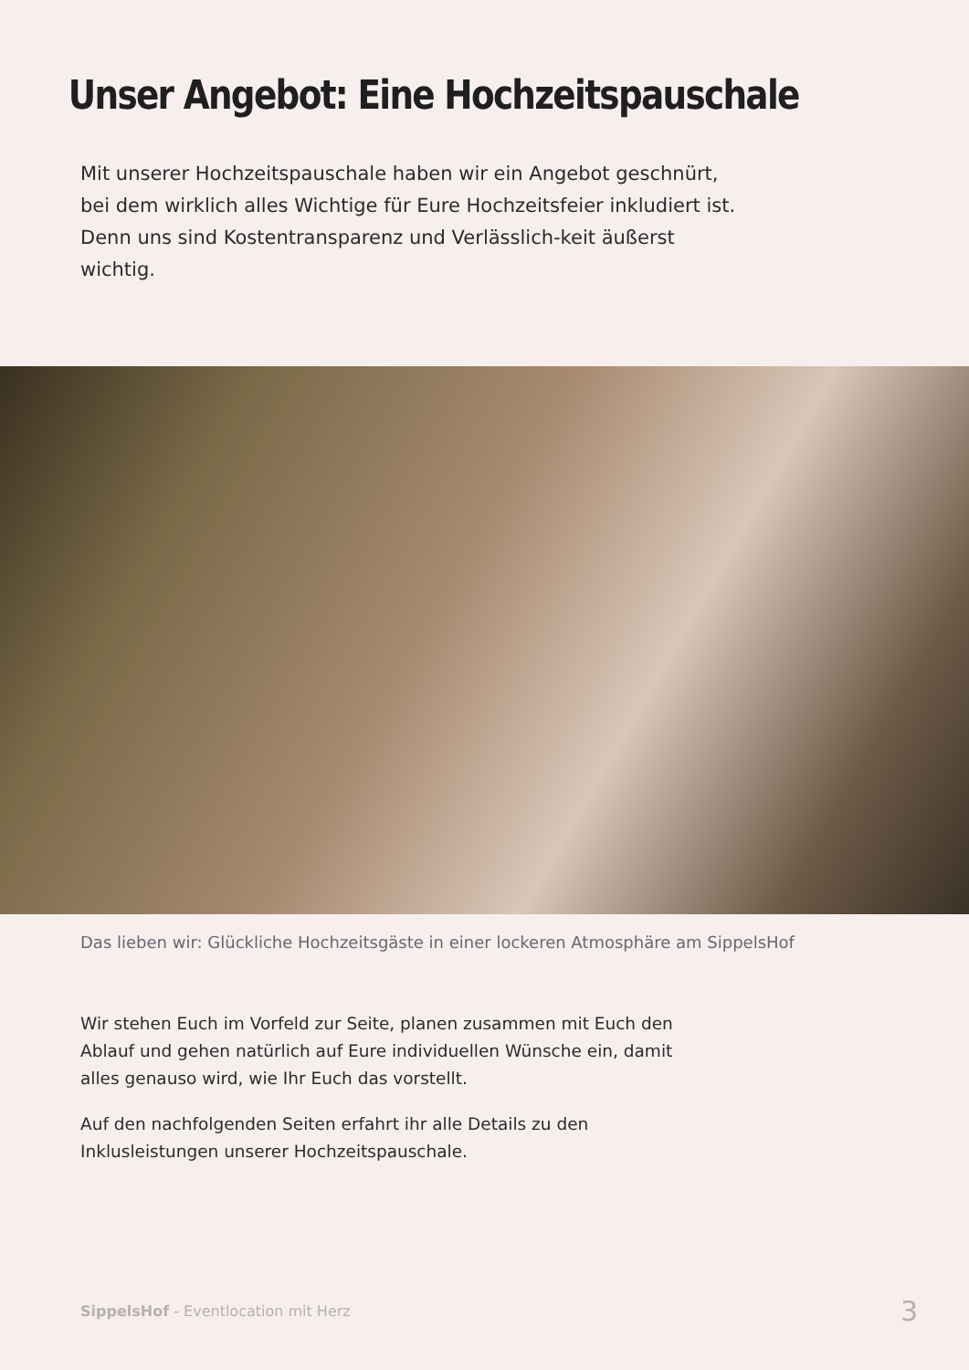Unser Angebot: Eine Hochzeitspauschale
Mit unserer Hochzeitspauschale haben wir ein Angebot geschnürt, bei dem wirklich alles Wichtige für Eure Hochzeitsfeier inkludiert ist. Denn uns sind Kostentransparenz und Verlässlich-keit äußerst wichtig.
Das lieben wir: Glückliche Hochzeitsgäste in einer lockeren Atmosphäre am SippelsHof
Wir stehen Euch im Vorfeld zur Seite, planen zusammen mit Euch den Ablauf und gehen natürlich auf Eure individuellen Wünsche ein, damit alles genauso wird, wie Ihr Euch das vorstellt.
Auf den nachfolgenden Seiten erfahrt ihr alle Details zu den Inklusleistungen unserer Hochzeitspauschale.
SippelsHof - Eventlocation mit Herz 3